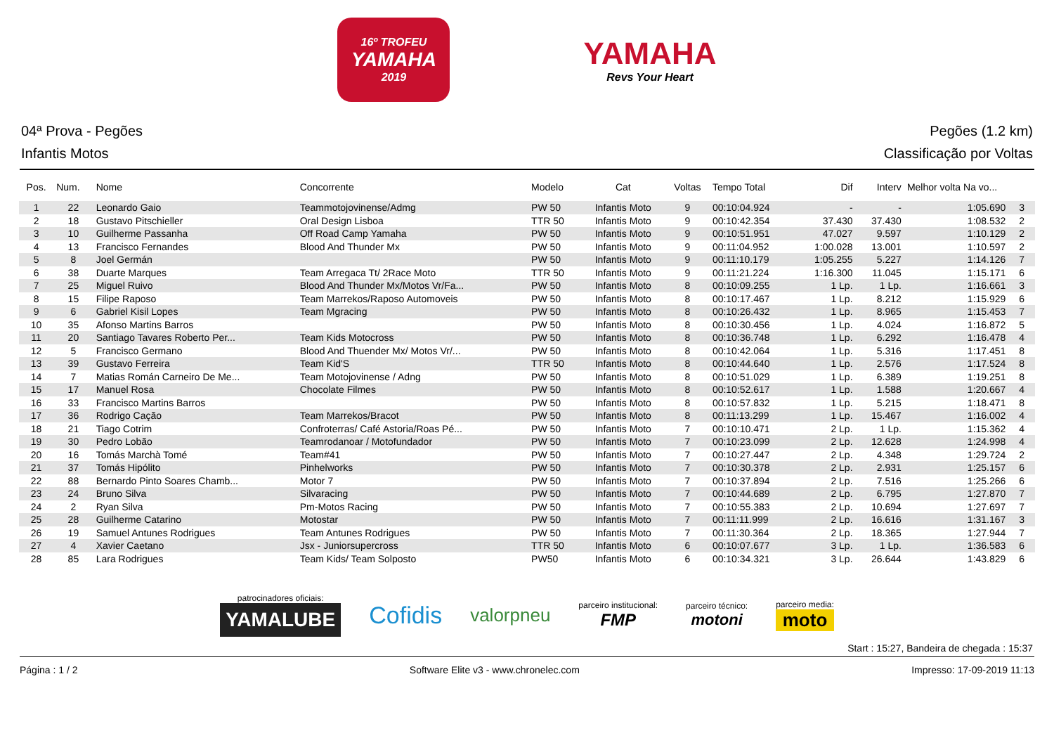16º TROFEU
YAMAHA
2019
YAMAHA
Revs Your Heart
04ª Prova - Pegões
Infantis Motos
Pegões (1.2 km)
Classificação por Voltas
| Pos. | Num. | Nome | Concorrente | Modelo | Cat | Voltas | Tempo Total | Dif | Interv | Melhor volta Na vo... | |
| --- | --- | --- | --- | --- | --- | --- | --- | --- | --- | --- | --- |
| 1 | 22 | Leonardo Gaio | Teammotojovinense/Admg | PW 50 | Infantis Moto | 9 | 00:10:04.924 | - | - | 1:05.690 | 3 |
| 2 | 18 | Gustavo Pitschieller | Oral Design Lisboa | TTR 50 | Infantis Moto | 9 | 00:10:42.354 | 37.430 | 37.430 | 1:08.532 | 2 |
| 3 | 10 | Guilherme Passanha | Off Road Camp Yamaha | PW 50 | Infantis Moto | 9 | 00:10:51.951 | 47.027 | 9.597 | 1:10.129 | 2 |
| 4 | 13 | Francisco Fernandes | Blood And Thunder Mx | PW 50 | Infantis Moto | 9 | 00:11:04.952 | 1:00.028 | 13.001 | 1:10.597 | 2 |
| 5 | 8 | Joel Germán | | PW 50 | Infantis Moto | 9 | 00:11:10.179 | 1:05.255 | 5.227 | 1:14.126 | 7 |
| 6 | 38 | Duarte Marques | Team Arregaca Tt/ 2Race Moto | TTR 50 | Infantis Moto | 9 | 00:11:21.224 | 1:16.300 | 11.045 | 1:15.171 | 6 |
| 7 | 25 | Miguel Ruivo | Blood And Thunder Mx/Motos Vr/Fa... | PW 50 | Infantis Moto | 8 | 00:10:09.255 | 1 Lp. | 1 Lp. | 1:16.661 | 3 |
| 8 | 15 | Filipe Raposo | Team Marrekos/Raposo Automoveis | PW 50 | Infantis Moto | 8 | 00:10:17.467 | 1 Lp. | 8.212 | 1:15.929 | 6 |
| 9 | 6 | Gabriel Kisil Lopes | Team Mgracing | PW 50 | Infantis Moto | 8 | 00:10:26.432 | 1 Lp. | 8.965 | 1:15.453 | 7 |
| 10 | 35 | Afonso Martins Barros | | PW 50 | Infantis Moto | 8 | 00:10:30.456 | 1 Lp. | 4.024 | 1:16.872 | 5 |
| 11 | 20 | Santiago Tavares Roberto Per... | Team Kids Motocross | PW 50 | Infantis Moto | 8 | 00:10:36.748 | 1 Lp. | 6.292 | 1:16.478 | 4 |
| 12 | 5 | Francisco Germano | Blood And Thuender Mx/ Motos Vr/... | PW 50 | Infantis Moto | 8 | 00:10:42.064 | 1 Lp. | 5.316 | 1:17.451 | 8 |
| 13 | 39 | Gustavo Ferreira | Team Kid'S | TTR 50 | Infantis Moto | 8 | 00:10:44.640 | 1 Lp. | 2.576 | 1:17.524 | 8 |
| 14 | 7 | Matias Román Carneiro De Me... | Team Motojovinense / Adng | PW 50 | Infantis Moto | 8 | 00:10:51.029 | 1 Lp. | 6.389 | 1:19.251 | 8 |
| 15 | 17 | Manuel Rosa | Chocolate Filmes | PW 50 | Infantis Moto | 8 | 00:10:52.617 | 1 Lp. | 1.588 | 1:20.667 | 4 |
| 16 | 33 | Francisco Martins Barros | | PW 50 | Infantis Moto | 8 | 00:10:57.832 | 1 Lp. | 5.215 | 1:18.471 | 8 |
| 17 | 36 | Rodrigo Cação | Team Marrekos/Bracot | PW 50 | Infantis Moto | 8 | 00:11:13.299 | 1 Lp. | 15.467 | 1:16.002 | 4 |
| 18 | 21 | Tiago Cotrim | Confroterras/ Café Astoria/Roas Pé... | PW 50 | Infantis Moto | 7 | 00:10:10.471 | 2 Lp. | 1 Lp. | 1:15.362 | 4 |
| 19 | 30 | Pedro Lobão | Teamrodanoar / Motofundador | PW 50 | Infantis Moto | 7 | 00:10:23.099 | 2 Lp. | 12.628 | 1:24.998 | 4 |
| 20 | 16 | Tomás Marchà Tomé | Team#41 | PW 50 | Infantis Moto | 7 | 00:10:27.447 | 2 Lp. | 4.348 | 1:29.724 | 2 |
| 21 | 37 | Tomás Hipólito | Pinhelworks | PW 50 | Infantis Moto | 7 | 00:10:30.378 | 2 Lp. | 2.931 | 1:25.157 | 6 |
| 22 | 88 | Bernardo Pinto Soares Chamb... | Motor 7 | PW 50 | Infantis Moto | 7 | 00:10:37.894 | 2 Lp. | 7.516 | 1:25.266 | 6 |
| 23 | 24 | Bruno Silva | Silvaracing | PW 50 | Infantis Moto | 7 | 00:10:44.689 | 2 Lp. | 6.795 | 1:27.870 | 7 |
| 24 | 2 | Ryan Silva | Pm-Motos Racing | PW 50 | Infantis Moto | 7 | 00:10:55.383 | 2 Lp. | 10.694 | 1:27.697 | 7 |
| 25 | 28 | Guilherme Catarino | Motostar | PW 50 | Infantis Moto | 7 | 00:11:11.999 | 2 Lp. | 16.616 | 1:31.167 | 3 |
| 26 | 19 | Samuel Antunes Rodrigues | Team Antunes Rodrigues | PW 50 | Infantis Moto | 7 | 00:11:30.364 | 2 Lp. | 18.365 | 1:27.944 | 7 |
| 27 | 4 | Xavier Caetano | Jsx - Juniorsupercross | TTR 50 | Infantis Moto | 6 | 00:10:07.677 | 3 Lp. | 1 Lp. | 1:36.583 | 6 |
| 28 | 85 | Lara Rodrigues | Team Kids/ Team Solposto | PW50 | Infantis Moto | 6 | 00:10:34.321 | 3 Lp. | 26.644 | 1:43.829 | 6 |
patrocinadores oficiais:
YAMALUBE
Cofidis
valorpneu
parceiro institucional:
FMP
parceiro técnico:
motoni
parceiro media:
moto
Start : 15:27, Bandeira de chegada : 15:37
Página : 1 / 2 Software Elite v3 - www.chronelec.com Impresso: 17-09-2019 11:13